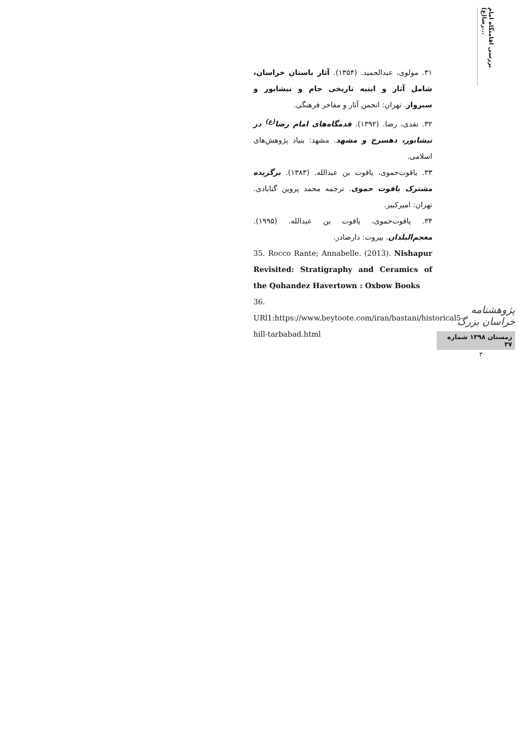بررسی اقامتگاه امام رضا(ع)...
۳۱. مولوی، عبدالحمید. (۱۳۵۴). آثار باستان خراسان، شامل آثار و ابنیه تاریخی جام و نیشابور و سبزوار. تهران: انجمن آثار و مفاخر فرهنگی.
۳۲. نقدی، رضا. (۱۳۹۲). قدمگاه‌های امام رضا<sup>(ع)</sup> در نیشابور، دهسرخ و مشهد. مشهد: بنیاد پژوهش‌های اسلامی.
۳۳. یاقوت‌حموی، یاقوت بن عبدالله. (۱۳۸۳). برگزیده مشترک یاقوت حموی. ترجمه محمد پروین گنابادی. تهران: امیرکبیر.
۳۴. یاقوت‌حموی، یاقوت بن عبدالله. (۱۹۹۵). معجم‌البلدان. بیروت: دارصادر.
35. Rocco Rante; Annabelle. (2013). Nishapur Revisited: Stratigraphy and Ceramics of the Qohandez Havertown : Oxbow Books
36. URl1:https://www.beytoote.com/iran/bastani/historical5-hill-tarbabad.html
پژوهشنامه خراسان بزرگ
زمستان ۱۳۹۸ شماره ۳۷
۳۰